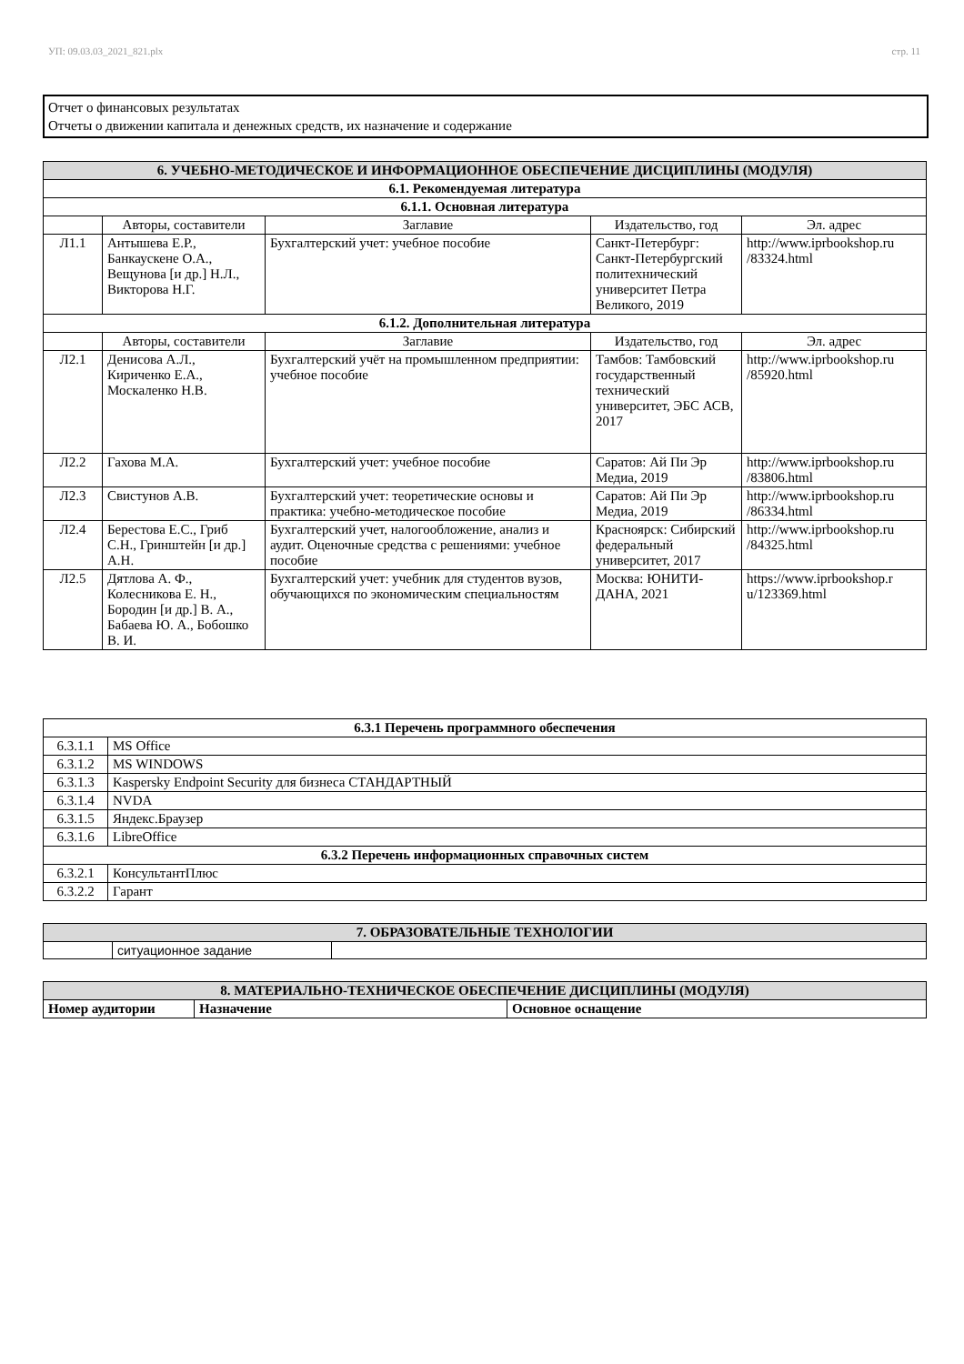УП: 09.03.03_2021_821.plx стр. 11
Отчет о финансовых результатах
Отчеты о движении капитала и денежных средств, их назначение и содержание
| 6. УЧЕБНО-МЕТОДИЧЕСКОЕ И ИНФОРМАЦИОННОЕ ОБЕСПЕЧЕНИЕ ДИСЦИПЛИНЫ (МОДУЛЯ) | | | | |
| --- | --- | --- | --- | --- |
| 6.1. Рекомендуемая литература | | | | |
| 6.1.1. Основная литература | | | | |
| | Авторы, составители | Заглавие | Издательство, год | Эл. адрес |
| Л1.1 | Антышева Е.Р., Банкаускене О.А., Вещунова [и др.] Н.Л., Викторова Н.Г. | Бухгалтерский учет: учебное пособие | Санкт-Петербург: Санкт-Петербургский политехнический университет Петра Великого, 2019 | http://www.iprbookshop.ru /83324.html |
| 6.1.2. Дополнительная литература | | | | |
| | Авторы, составители | Заглавие | Издательство, год | Эл. адрес |
| Л2.1 | Денисова А.Л., Кириченко Е.А., Москаленко Н.В. | Бухгалтерский учёт на промышленном предприятии: учебное пособие | Тамбов: Тамбовский государственный технический университет, ЭБС АСВ, 2017 | http://www.iprbookshop.ru /85920.html |
| Л2.2 | Гахова М.А. | Бухгалтерский учет: учебное пособие | Саратов: Ай Пи Эр Медиа, 2019 | http://www.iprbookshop.ru /83806.html |
| Л2.3 | Свистунов А.В. | Бухгалтерский учет: теоретические основы и практика: учебно-методическое пособие | Саратов: Ай Пи Эр Медиа, 2019 | http://www.iprbookshop.ru /86334.html |
| Л2.4 | Берестова Е.С., Гриб С.Н., Гринштейн [и др.] А.Н. | Бухгалтерский учет, налогообложение, анализ и аудит. Оценочные средства с решениями: учебное пособие | Красноярск: Сибирский федеральный университет, 2017 | http://www.iprbookshop.ru /84325.html |
| Л2.5 | Дятлова А. Ф., Колесникова Е. Н., Бородин [и др.] В. А., Бабаева Ю. А., Бобошко В. И. | Бухгалтерский учет: учебник для студентов вузов, обучающихся по экономическим специальностям | Москва: ЮНИТИ-ДАНА, 2021 | https://www.iprbookshop.r u/123369.html |
| 6.3.1 Перечень программного обеспечения | |
| --- | --- |
| 6.3.1.1 | MS Office |
| 6.3.1.2 | MS WINDOWS |
| 6.3.1.3 | Kaspersky Endpoint Security для бизнеса СТАНДАРТНЫЙ |
| 6.3.1.4 | NVDA |
| 6.3.1.5 | Яндекс.Браузер |
| 6.3.1.6 | LibreOffice |
| 6.3.2 Перечень информационных справочных систем | |
| 6.3.2.1 | КонсультантПлюс |
| 6.3.2.2 | Гарант |
| 7. ОБРАЗОВАТЕЛЬНЫЕ ТЕХНОЛОГИИ | | |
| --- | --- | --- |
| | ситуационное задание | |
| 8. МАТЕРИАЛЬНО-ТЕХНИЧЕСКОЕ ОБЕСПЕЧЕНИЕ ДИСЦИПЛИНЫ (МОДУЛЯ) | | |
| --- | --- | --- |
| Номер аудитории | Назначение | Основное оснащение |